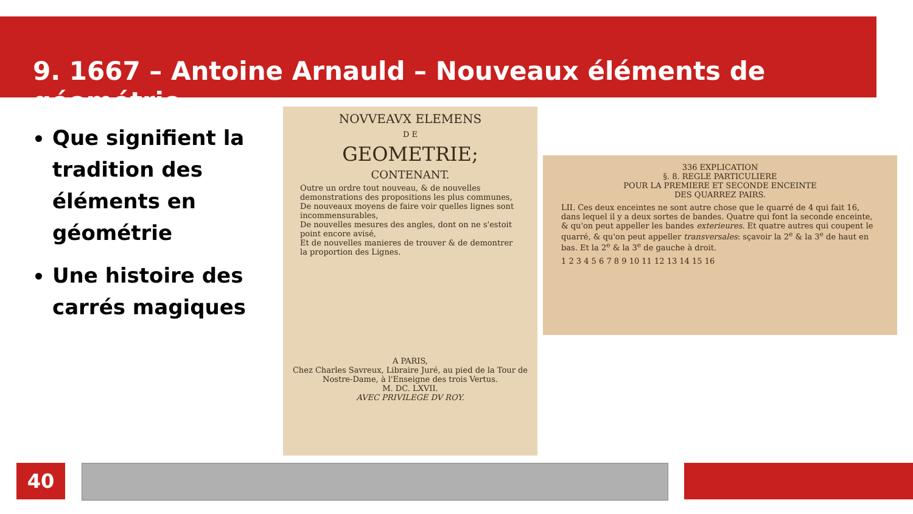9. 1667 – Antoine Arnauld – Nouveaux éléments de géométrie
Que signifient la tradition des éléments en géométrie
Une histoire des carrés magiques
NOVVEAVX ELEMENS
D E
GEOMETRIE;
CONTENANT.
Outre un ordre tout nouveau, & de nouvelles demonstrations des propositions les plus communes,
De nouveaux moyens de faire voir quelles lignes sont incommensurables,
De nouvelles mesures des angles, dont on ne s'estoit point encore avisé,
Et de nouvelles manieres de trouver & de demontrer la proportion des Lignes.
A PARIS,
Chez Charles Savreux, Libraire Juré, au pied de la Tour de Nostre-Dame, à l'Enseigne des trois Vertus.
M. DC. LXVII.
AVEC PRIVILEGE DV ROY.
336 EXPLICATION
§. 8. REGLE PARTICULIERE
POUR LA PREMIERE ET SECONDE ENCEINTE
DES QUARREZ PAIRS.
LII. Ces deux enceintes ne sont autre chose que le quarré de 4 qui fait 16, dans lequel il y a deux sortes de bandes. Quatre qui font la seconde enceinte, & qu'on peut appeller les bandes exterieures. Et quatre autres qui coupent le quarré, & qu'on peut appeller transversales: sçavoir la 2<sup>e</sup> & la 3<sup>e</sup> de haut en bas. Et la 2<sup>e</sup> & la 3<sup>e</sup> de gauche à droit.
1 2 3 4 5 6 7 8 9 10 11 12 13 14 15 16
40